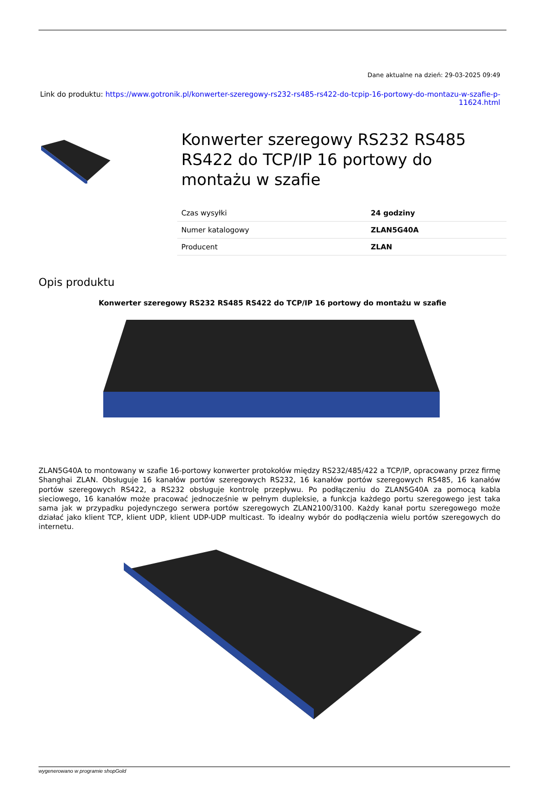Dane aktualne na dzień: 29-03-2025 09:49
Link do produktu: https://www.gotronik.pl/konwerter-szeregowy-rs232-rs485-rs422-do-tcpip-16-portowy-do-montazu-w-szafie-p-11624.html
Konwerter szeregowy RS232 RS485 RS422 do TCP/IP 16 portowy do montażu w szafie
| Czas wysyłki | 24 godziny |
| Numer katalogowy | ZLAN5G40A |
| Producent | ZLAN |
Opis produktu
Konwerter szeregowy RS232 RS485 RS422 do TCP/IP 16 portowy do montażu w szafie
ZLAN5G40A to montowany w szafie 16-portowy konwerter protokołów między RS232/485/422 a TCP/IP, opracowany przez firmę Shanghai ZLAN. Obsługuje 16 kanałów portów szeregowych RS232, 16 kanałów portów szeregowych RS485, 16 kanałów portów szeregowych RS422, a RS232 obsługuje kontrolę przepływu. Po podłączeniu do ZLAN5G40A za pomocą kabla sieciowego, 16 kanałów może pracować jednocześnie w pełnym dupleksie, a funkcja każdego portu szeregowego jest taka sama jak w przypadku pojedynczego serwera portów szeregowych ZLAN2100/3100. Każdy kanał portu szeregowego może działać jako klient TCP, klient UDP, klient UDP-UDP multicast. To idealny wybór do podłączenia wielu portów szeregowych do internetu.
wygenerowano w programie shopGold